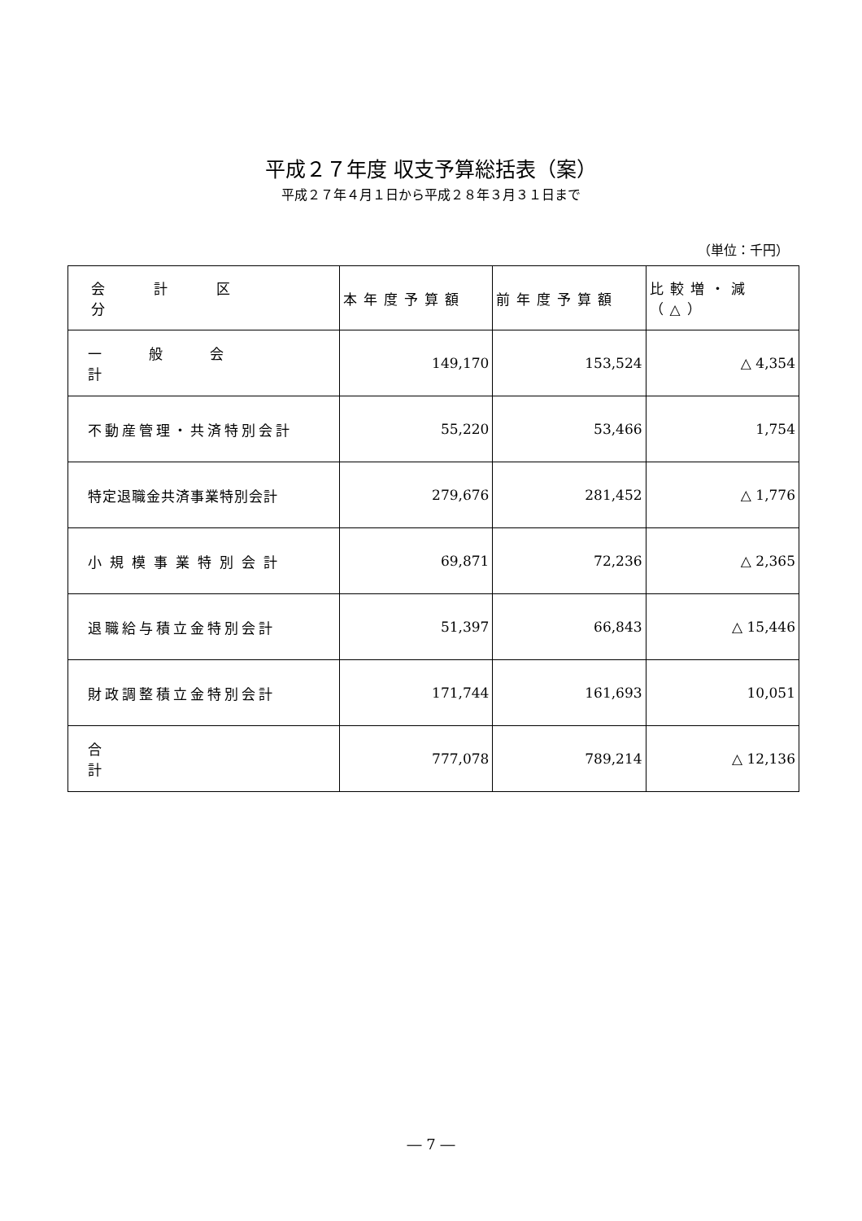平成２７年度 収支予算総括表（案）
平成２７年４月１日から平成２８年３月３１日まで
（単位：千円）
| 会計区分 | 本年度予算額 | 前年度予算額 | 比較増・減（△） |
| --- | --- | --- | --- |
| 一般会計 | 149,170 | 153,524 | △ 4,354 |
| 不動産管理・共済特別会計 | 55,220 | 53,466 | 1,754 |
| 特定退職金共済事業特別会計 | 279,676 | 281,452 | △ 1,776 |
| 小規模事業特別会計 | 69,871 | 72,236 | △ 2,365 |
| 退職給与積立金特別会計 | 51,397 | 66,843 | △ 15,446 |
| 財政調整積立金特別会計 | 171,744 | 161,693 | 10,051 |
| 合計 | 777,078 | 789,214 | △ 12,136 |
― 7 ―